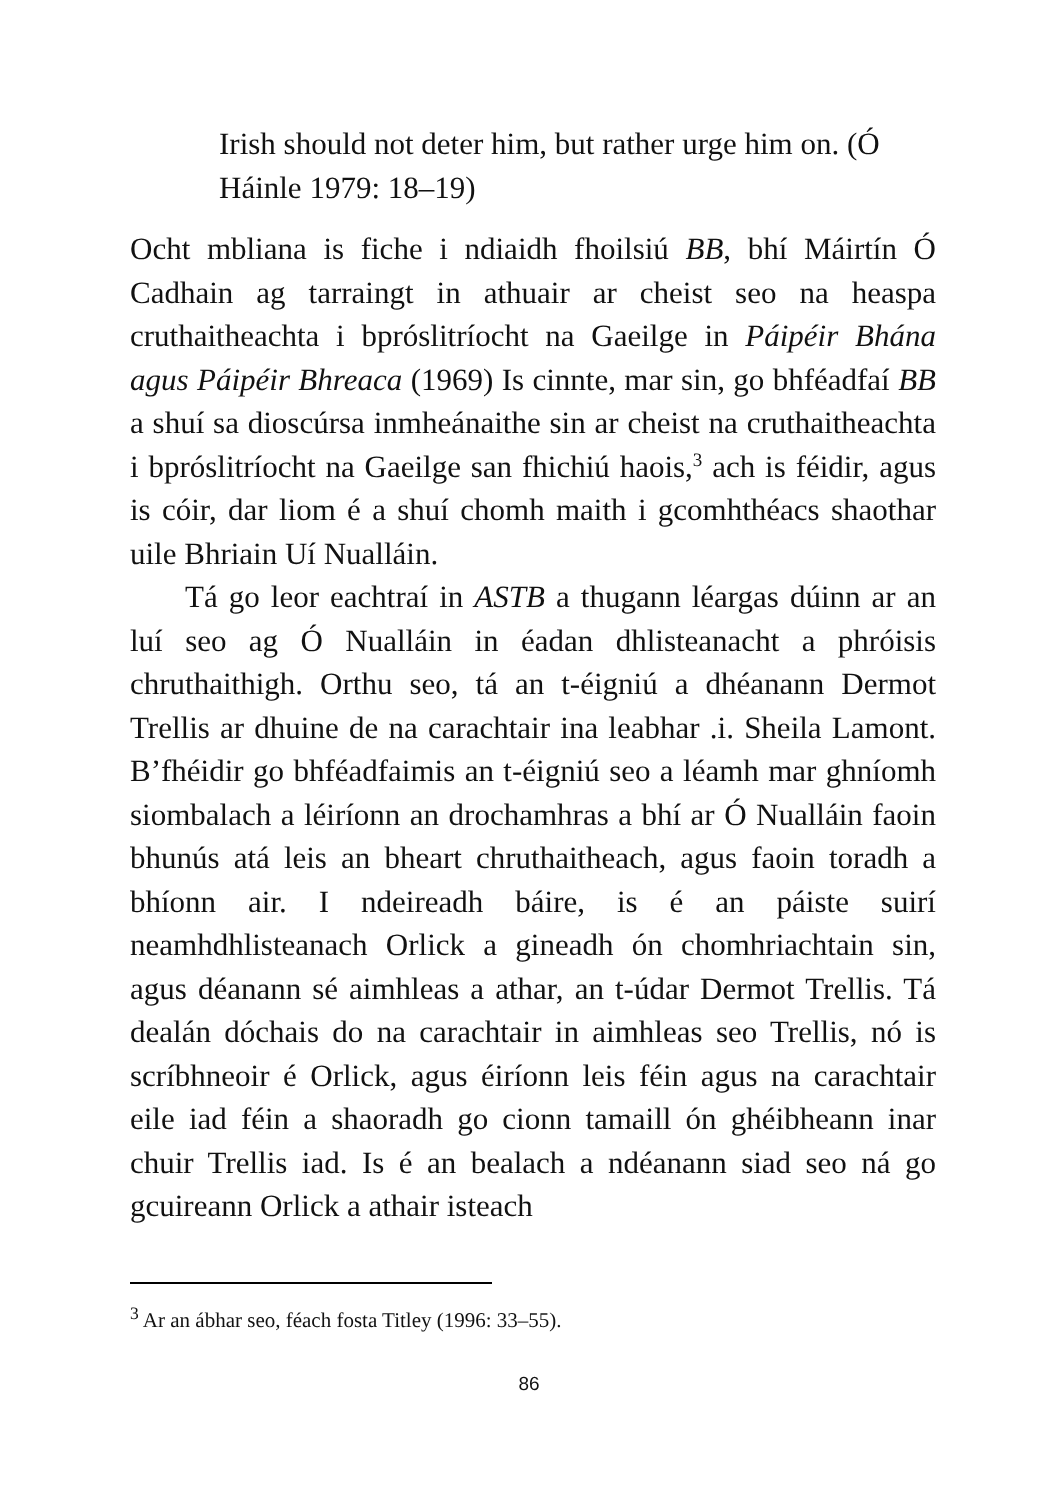Irish should not deter him, but rather urge him on. (Ó Háinle 1979: 18–19)
Ocht mbliana is fiche i ndiaidh fhoilsiú BB, bhí Máirtín Ó Cadhain ag tarraingt in athuair ar cheist seo na heaspa cruthaitheachta i bpróslitríocht na Gaeilge in Páipéir Bhána agus Páipéir Bhreaca (1969) Is cinnte, mar sin, go bhféadfaí BB a shuí sa dioscúrsa inmheánaithe sin ar cheist na cruthaitheachta i bpróslitríocht na Gaeilge san fhichiú haois,<sup>3</sup> ach is féidir, agus is cóir, dar liom é a shuí chomh maith i gcomhthéacs shaothar uile Bhriain Uí Nualláin.
Tá go leor eachtraí in ASTB a thugann léargas dúinn ar an luí seo ag Ó Nualláin in éadan dhlisteanacht a phróisis chruthaithigh. Orthu seo, tá an t-éigniú a dhéanann Dermot Trellis ar dhuine de na carachtair ina leabhar .i. Sheila Lamont. B’fhéidir go bhféadfaimis an t-éigniú seo a léamh mar ghníomh siombalach a léiríonn an drochamhras a bhí ar Ó Nualláin faoin bhunús atá leis an bheart chruthaitheach, agus faoin toradh a bhíonn air. I ndeireadh báire, is é an páiste suirí neamhdhlisteanach Orlick a gineadh ón chomhriachtain sin, agus déanann sé aimhleas a athar, an t-údar Dermot Trellis. Tá dealán dóchais do na carachtair in aimhleas seo Trellis, nó is scríbhneoir é Orlick, agus éiríonn leis féin agus na carachtair eile iad féin a shaoradh go cionn tamaill ón ghéibheann inar chuir Trellis iad. Is é an bealach a ndéanann siad seo ná go gcuireann Orlick a athair isteach
<sup>3</sup> Ar an ábhar seo, féach fosta Titley (1996: 33–55).
86